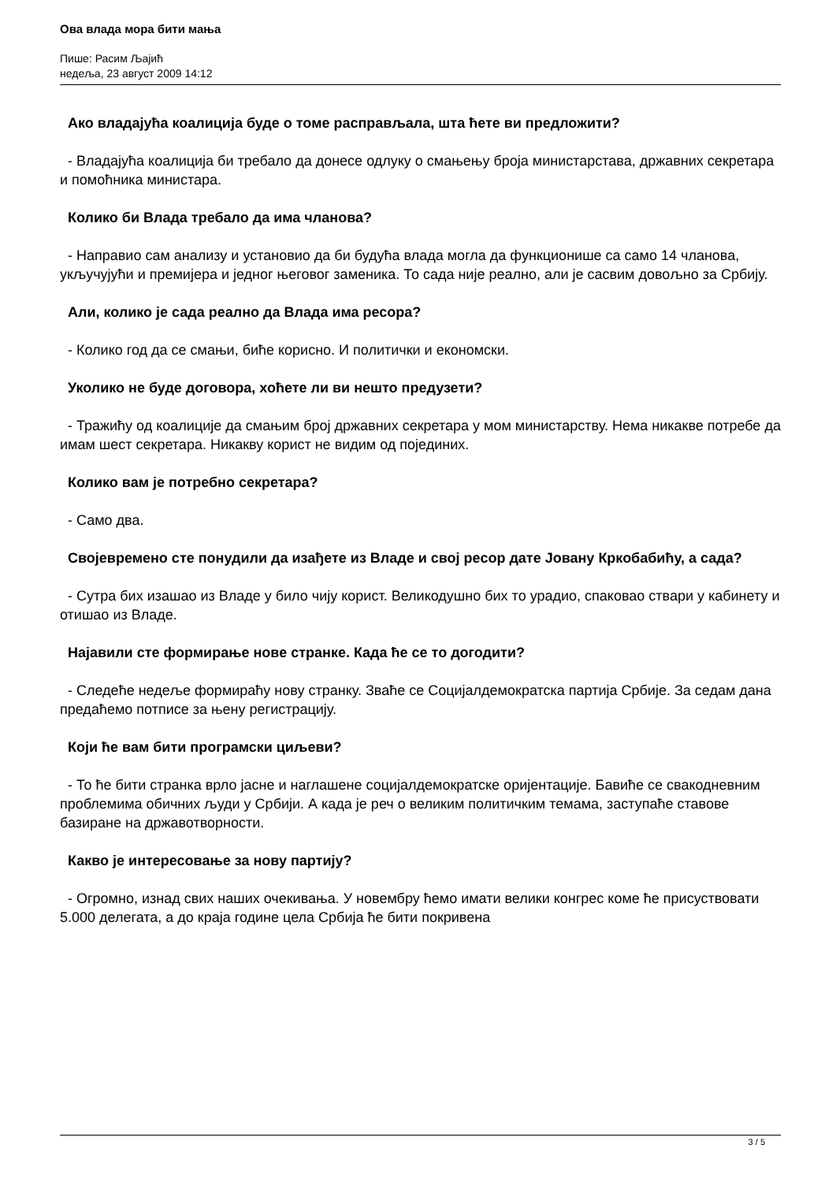Ова влада мора бити мања
Пише: Расим Љајић
недеља, 23 август 2009 14:12
Ако владајућа коалиција буде о томе расправљала, шта ћете ви предложити?
- Владајућа коалиција би требало да донесе одлуку о смањењу броја министарстава, државних секретара и помоћника министара.
Колико би Влада требало да има чланова?
- Направио сам анализу и установио да би будућа влада могла да функционише са само 14 чланова, укључујући и премијера и једног његовог заменика. То сада није реално, али је сасвим довољно за Србију.
Али, колико је сада реално да Влада има ресора?
- Колико год да се смањи, биће корисно. И политички и економски.
Уколико не буде договора, хоћете ли ви нешто предузети?
- Тражићу од коалиције да смањим број државних секретара у мом министарству. Нема никакве потребе да имам шест секретара. Никакву корист не видим од појединих.
Колико вам је потребно секретара?
- Само два.
Својевремено сте понудили да изађете из Владе и свој ресор дате Јовану Кркобабићу, а сада?
- Сутра бих изашао из Владе у било чију корист. Великодушно бих то урадио, спаковао ствари у кабинету и отишао из Владе.
Најавили сте формирање нове странке. Када ће се то догодити?
- Следеће недеље формираћу нову странку. Зваће се Социјалдемократска партија Србије. За седам дана предаћемо потписе за њену регистрацију.
Који ће вам бити програмски циљеви?
- То ће бити странка врло јасне и наглашене социјалдемократске оријентације. Бавиће се свакодневним проблемима обичних људи у Србији. А када је реч о великим политичким темама, заступаће ставове базиране на државотворности.
Какво је интересовање за нову партију?
- Огромно, изнад свих наших очекивања. У новембру ћемо имати велики конгрес коме ће присуствовати 5.000 делегата, а до краја године цела Србија ће бити покривена
3 / 5